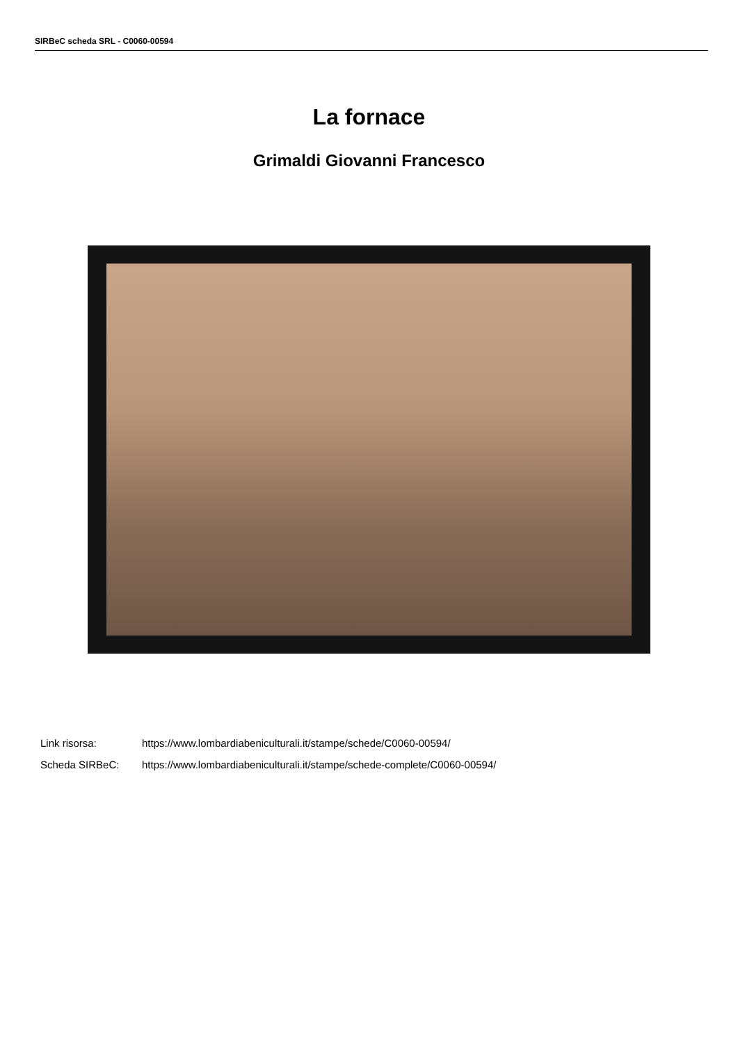SIRBeC scheda SRL - C0060-00594
La fornace
Grimaldi Giovanni Francesco
| Link risorsa: | https://www.lombardiabeniculturali.it/stampe/schede/C0060-00594/ |
| Scheda SIRBeC: | https://www.lombardiabeniculturali.it/stampe/schede-complete/C0060-00594/ |